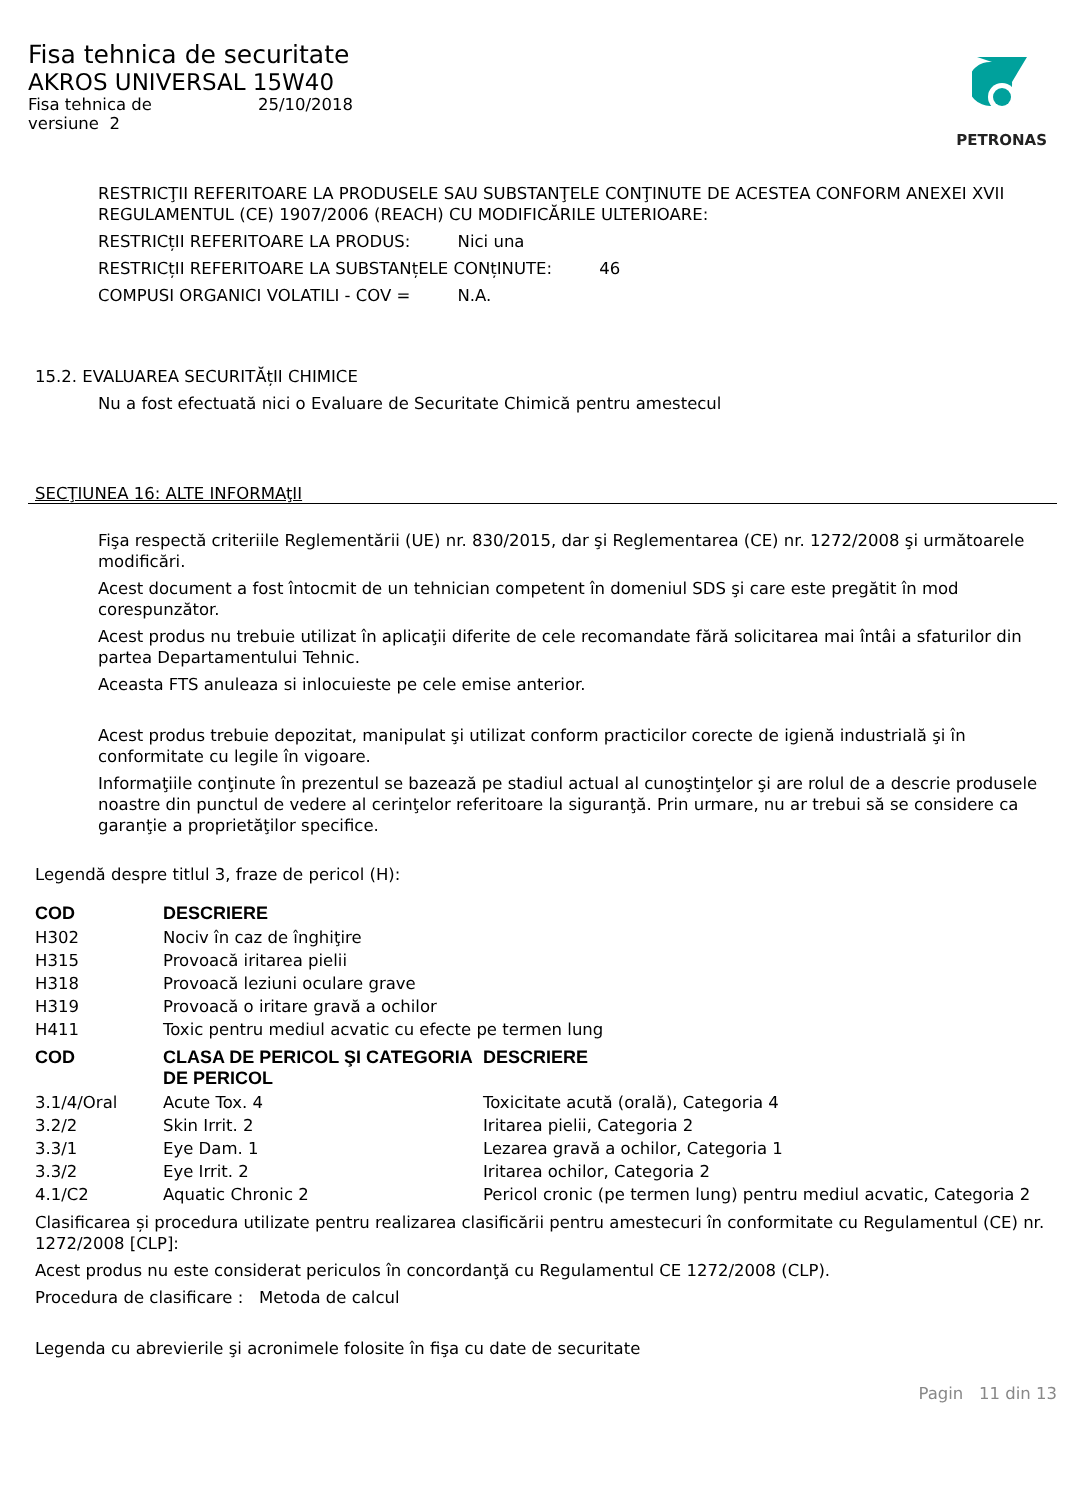PETRONAS
Fisa tehnica de securitate
AKROS UNIVERSAL 15W40
Fisa tehnica de
versiune 2
25/10/2018
RESTRICŢII REFERITOARE LA PRODUSELE SAU SUBSTANŢELE CONŢINUTE DE ACESTEA CONFORM ANEXEI XVII REGULAMENTUL (CE) 1907/2006 (REACH) CU MODIFICĂRILE ULTERIOARE:
RESTRICțII REFERITOARE LA PRODUS: Nici una
RESTRICțII REFERITOARE LA SUBSTANțELE CONțINUTE: 46
COMPUSI ORGANICI VOLATILI - COV = N.A.
15.2. EVALUAREA SECURITĂțII CHIMICE
Nu a fost efectuată nici o Evaluare de Securitate Chimică pentru amestecul
SECŢIUNEA 16: ALTE INFORMAţII
Fişa respectă criteriile Reglementării (UE) nr. 830/2015, dar şi Reglementarea (CE) nr. 1272/2008 şi următoarele modificări.
Acest document a fost întocmit de un tehnician competent în domeniul SDS şi care este pregătit în mod corespunzător.
Acest produs nu trebuie utilizat în aplicaţii diferite de cele recomandate fără solicitarea mai întâi a sfaturilor din partea Departamentului Tehnic.
Aceasta FTS anuleaza si inlocuieste pe cele emise anterior.
Acest produs trebuie depozitat, manipulat şi utilizat conform practicilor corecte de igienă industrială şi în conformitate cu legile în vigoare.
Informaţiile conţinute în prezentul se bazează pe stadiul actual al cunoştinţelor şi are rolul de a descrie produsele noastre din punctul de vedere al cerinţelor referitoare la siguranţă. Prin urmare, nu ar trebui să se considere ca garanţie a proprietăţilor specifice.
Legendă despre titlul 3, fraze de pericol (H):
| COD | DESCRIERE |
| --- | --- |
| H302 | Nociv în caz de înghiţire |
| H315 | Provoacă iritarea pielii |
| H318 | Provoacă leziuni oculare grave |
| H319 | Provoacă o iritare gravă a ochilor |
| H411 | Toxic pentru mediul acvatic cu efecte pe termen lung |
| COD | CLASA DE PERICOL ŞI CATEGORIA DE PERICOL | DESCRIERE |
| --- | --- | --- |
| 3.1/4/Oral | Acute Tox. 4 | Toxicitate acută (orală), Categoria 4 |
| 3.2/2 | Skin Irrit. 2 | Iritarea pielii, Categoria 2 |
| 3.3/1 | Eye Dam. 1 | Lezarea gravă a ochilor, Categoria 1 |
| 3.3/2 | Eye Irrit. 2 | Iritarea ochilor, Categoria 2 |
| 4.1/C2 | Aquatic Chronic 2 | Pericol cronic (pe termen lung) pentru mediul acvatic, Categoria 2 |
Clasificarea și procedura utilizate pentru realizarea clasificării pentru amestecuri în conformitate cu Regulamentul (CE) nr. 1272/2008 [CLP]:
Acest produs nu este considerat periculos în concordanţă cu Regulamentul CE 1272/2008 (CLP).
Procedura de clasificare : Metoda de calcul
Legenda cu abrevierile şi acronimele folosite în fişa cu date de securitate
Pagin 11 din 13